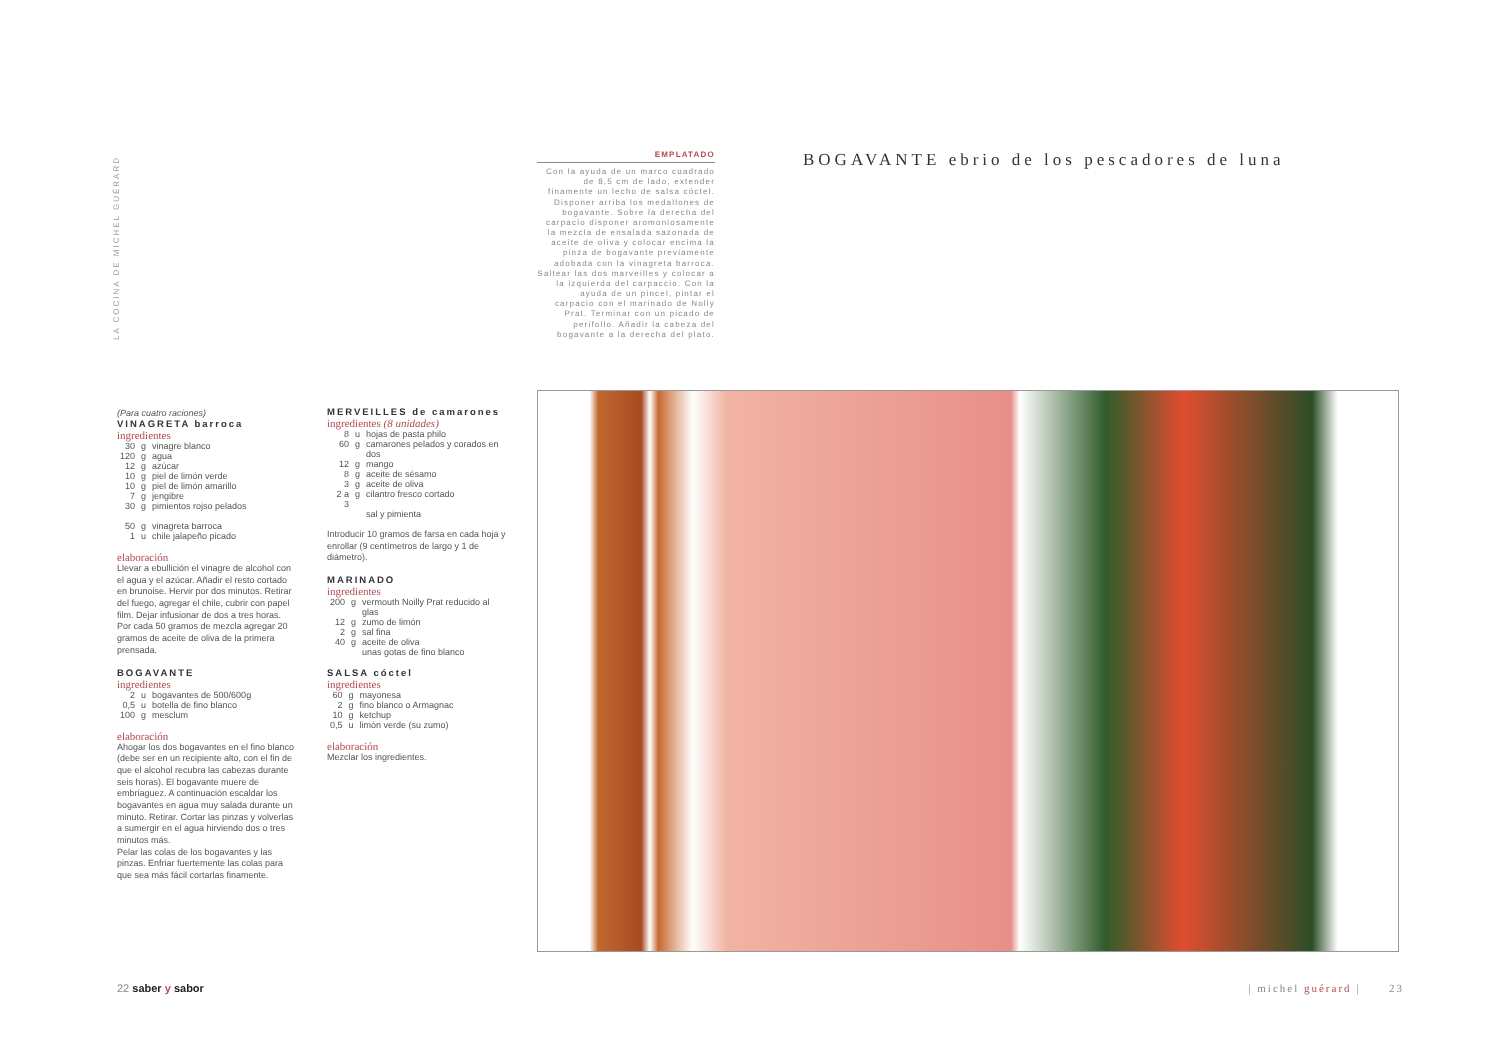LA COCINA DE MICHEL GUÉRARD
(Para cuatro raciones)
VINAGRETA barroca
ingredientes
| 30 | g | vinagre blanco |
| 120 | g | agua |
| 12 | g | azúcar |
| 10 | g | piel de limón verde |
| 10 | g | piel de limón amarillo |
| 7 | g | jengibre |
| 30 | g | pimientos rojso pelados |
| 50 | g | vinagreta barroca |
| 1 | u | chile jalapeño picado |
elaboración
Llevar a ebullición el vinagre de alcohol con el agua y el azúcar. Añadir el resto cortado en brunoise. Hervir por dos minutos. Retirar del fuego, agregar el chile, cubrir con papel film. Dejar infusionar de dos a tres horas. Por cada 50 gramos de mezcla agregar 20 gramos de aceite de oliva de la primera prensada.
BOGAVANTE
ingredientes
| 2 | u | bogavantes de 500/600g |
| 0,5 | u | botella de fino blanco |
| 100 | g | mesclum |
elaboración
Ahogar los dos bogavantes en el fino blanco (debe ser en un recipiente alto, con el fin de que el alcohol recubra las cabezas durante seis horas). El bogavante muere de embriaguez. A continuación escaldar los bogavantes en agua muy salada durante un minuto. Retirar. Cortar las pinzas y volverlas a sumergir en el agua hirviendo dos o tres minutos más.
Pelar las colas de los bogavantes y las pinzas. Enfriar fuertemente las colas para que sea más fácil cortarlas finamente.
MERVEILLES de camarones
ingredientes (8 unidades)
| 8 | u | hojas de pasta philo |
| 60 | g | camarones pelados y corados en dos |
| 12 | g | mango |
| 8 | g | aceite de sésamo |
| 3 | g | aceite de oliva |
| 2 a 3 | g | cilantro fresco cortado |
| | | sal y pimienta |
Introducir 10 gramos de farsa en cada hoja y enrollar (9 centímetros de largo y 1 de diámetro).
MARINADO
ingredientes
| 200 | g | vermouth Noilly Prat reducido al glas |
| 12 | g | zumo de limón |
| 2 | g | sal fina |
| 40 | g | aceite de oliva |
| | | unas gotas de fino blanco |
SALSA cóctel
ingredientes
| 60 | g | mayonesa |
| 2 | g | fino blanco o Armagnac |
| 10 | g | ketchup |
| 0,5 | u | limón verde (su zumo) |
elaboración
Mezclar los ingredientes.
EMPLATADO
Con la ayuda de un marco cuadrado de 8,5 cm de lado, extender finamente un lecho de salsa cóctel. Disponer arriba los medallones de bogavante. Sobre la derecha del carpacio disponer aromoniosamente la mezcla de ensalada sazonada de aceite de oliva y colocar encima la pinza de bogavante previamente adobada con la vinagreta barroca. Saltear las dos marveilles y colocar a la izquierda del carpaccio. Con la ayuda de un pincel, pintar el carpacio con el marinado de Nolly Prat. Terminar con un picado de perifollo. Añadir la cabeza del bogavante a la derecha del plato.
BOGAVANTE ebrio de los pescadores de luna
22 saber y sabor | michel guérard | 23